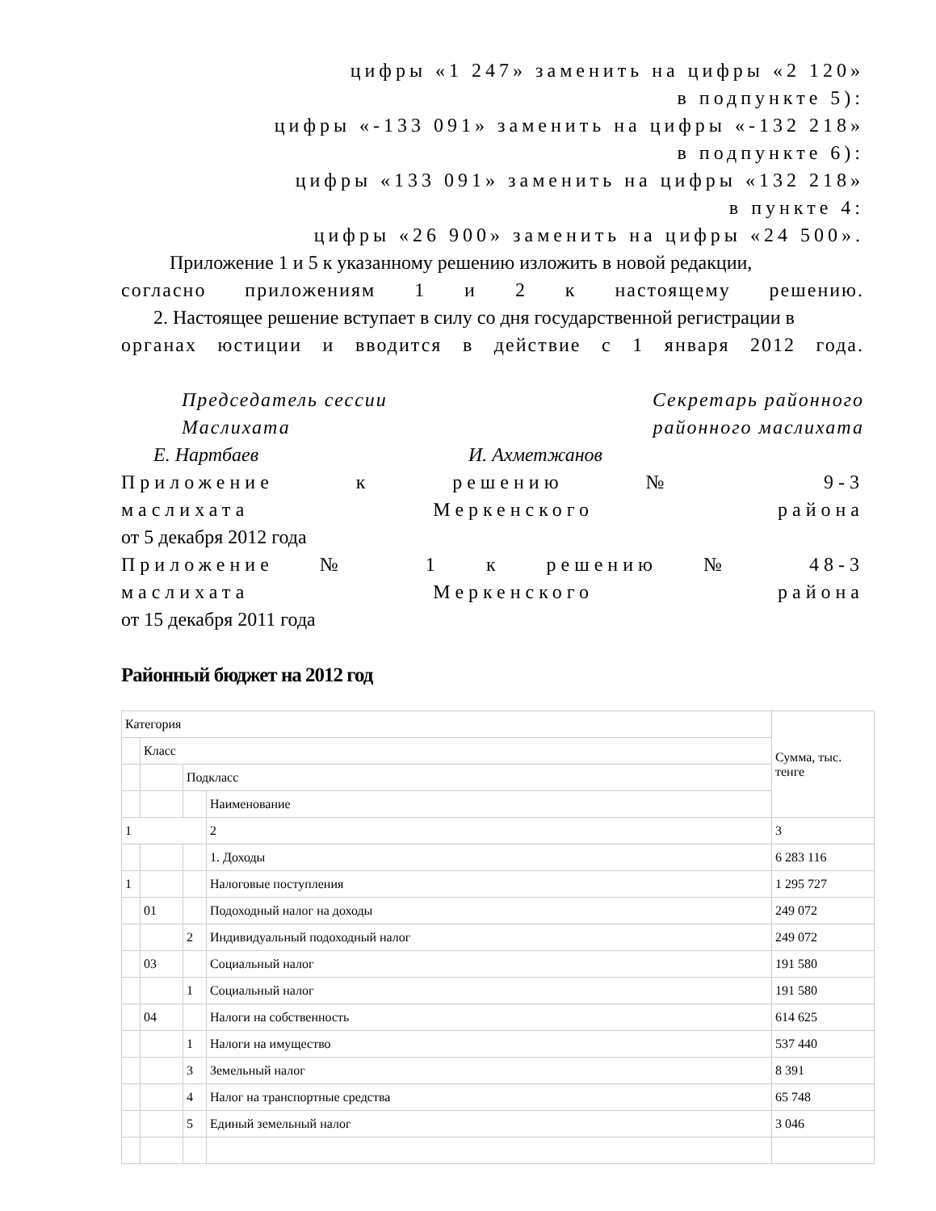цифры «1 247» заменить на цифры «2 120»
в подпункте 5):
цифры «-133 091» заменить на цифры «-132 218»
в подпункте 6):
цифры «133 091» заменить на цифры «132 218»
в пункте 4:
цифры «26 900» заменить на цифры «24 500».
Приложение 1 и 5 к указанному решению изложить в новой редакции,
согласно приложениям 1 и 2 к настоящему решению.
2. Настоящее решение вступает в силу со дня государственной регистрации в
органах юстиции и вводится в действие с 1 января 2012 года.
Председатель сессии
Маслихата
Секретарь районного
районного маслихата
Е. Нартбаев И. Ахметжанов
Приложение к решению № 9-3
маслихата Меркенского района
от 5 декабря 2012 года
Приложение № 1 к решению № 48-3
маслихата Меркенского района
от 15 декабря 2011 года
Районный бюджет на 2012 год
| Категория | | | | | Сумма, тыс. тенге |
| | Класс | | | | |
| | | | Подкласс | | |
| | | | | Наименование | |
| 1 | | | | 2 | 3 |
| | | | | 1. Доходы | 6 283 116 |
| 1 | | | | Налоговые поступления | 1 295 727 |
| | 01 | | | Подоходный налог на доходы | 249 072 |
| | | 2 | | Индивидуальный подоходный налог | 249 072 |
| | 03 | | | Социальный налог | 191 580 |
| | | 1 | | Социальный налог | 191 580 |
| | 04 | | | Налоги на собственность | 614 625 |
| | | 1 | | Налоги на имущество | 537 440 |
| | | 3 | | Земельный налог | 8 391 |
| | | 4 | | Налог на транспортные средства | 65 748 |
| | | 5 | | Единый земельный налог | 3 046 |